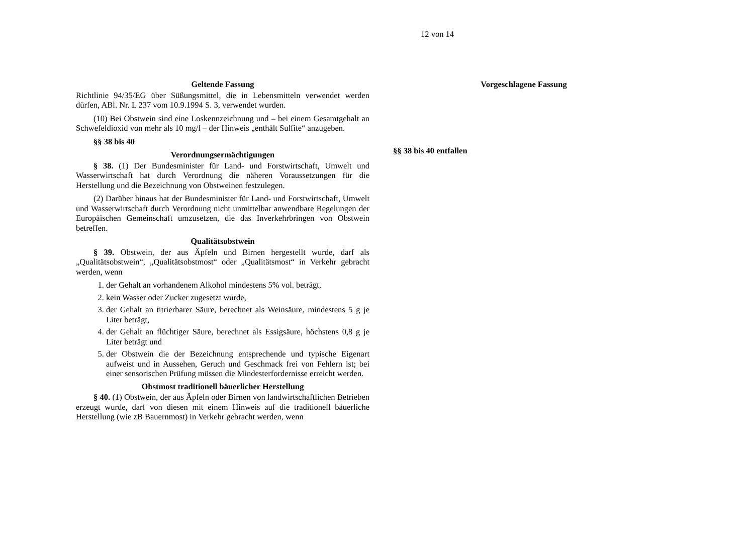12 von 14
Geltende Fassung
Richtlinie 94/35/EG über Süßungsmittel, die in Lebensmitteln verwendet werden dürfen, ABl. Nr. L 237 vom 10.9.1994 S. 3, verwendet wurden.
(10) Bei Obstwein sind eine Loskennzeichnung und – bei einem Gesamtgehalt an Schwefeldioxid von mehr als 10 mg/l – der Hinweis „enthält Sulfite“ anzugeben.
§§ 38 bis 40
Verordnungsermächtigungen
§ 38. (1) Der Bundesminister für Land- und Forstwirtschaft, Umwelt und Wasserwirtschaft hat durch Verordnung die näheren Voraussetzungen für die Herstellung und die Bezeichnung von Obstweinen festzulegen.
(2) Darüber hinaus hat der Bundesminister für Land- und Forstwirtschaft, Umwelt und Wasserwirtschaft durch Verordnung nicht unmittelbar anwendbare Regelungen der Europäischen Gemeinschaft umzusetzen, die das Inverkehrbringen von Obstwein betreffen.
Qualitätsobstwein
§ 39. Obstwein, der aus Äpfeln und Birnen hergestellt wurde, darf als „Qualitätsobstwein“, „Qualitätsobstmost“ oder „Qualitätsmost“ in Verkehr gebracht werden, wenn
1. der Gehalt an vorhandenem Alkohol mindestens 5% vol. beträgt,
2. kein Wasser oder Zucker zugesetzt wurde,
3. der Gehalt an titrierbarer Säure, berechnet als Weinsäure, mindestens 5 g je Liter beträgt,
4. der Gehalt an flüchtiger Säure, berechnet als Essigsäure, höchstens 0,8 g je Liter beträgt und
5. der Obstwein die der Bezeichnung entsprechende und typische Eigenart aufweist und in Aussehen, Geruch und Geschmack frei von Fehlern ist; bei einer sensorischen Prüfung müssen die Mindesterfordernisse erreicht werden.
Obstmost traditionell bäuerlicher Herstellung
§ 40. (1) Obstwein, der aus Äpfeln oder Birnen von landwirtschaftlichen Betrieben erzeugt wurde, darf von diesen mit einem Hinweis auf die traditionell bäuerliche Herstellung (wie zB Bauernmost) in Verkehr gebracht werden, wenn
Vorgeschlagene Fassung
§§ 38 bis 40 entfallen